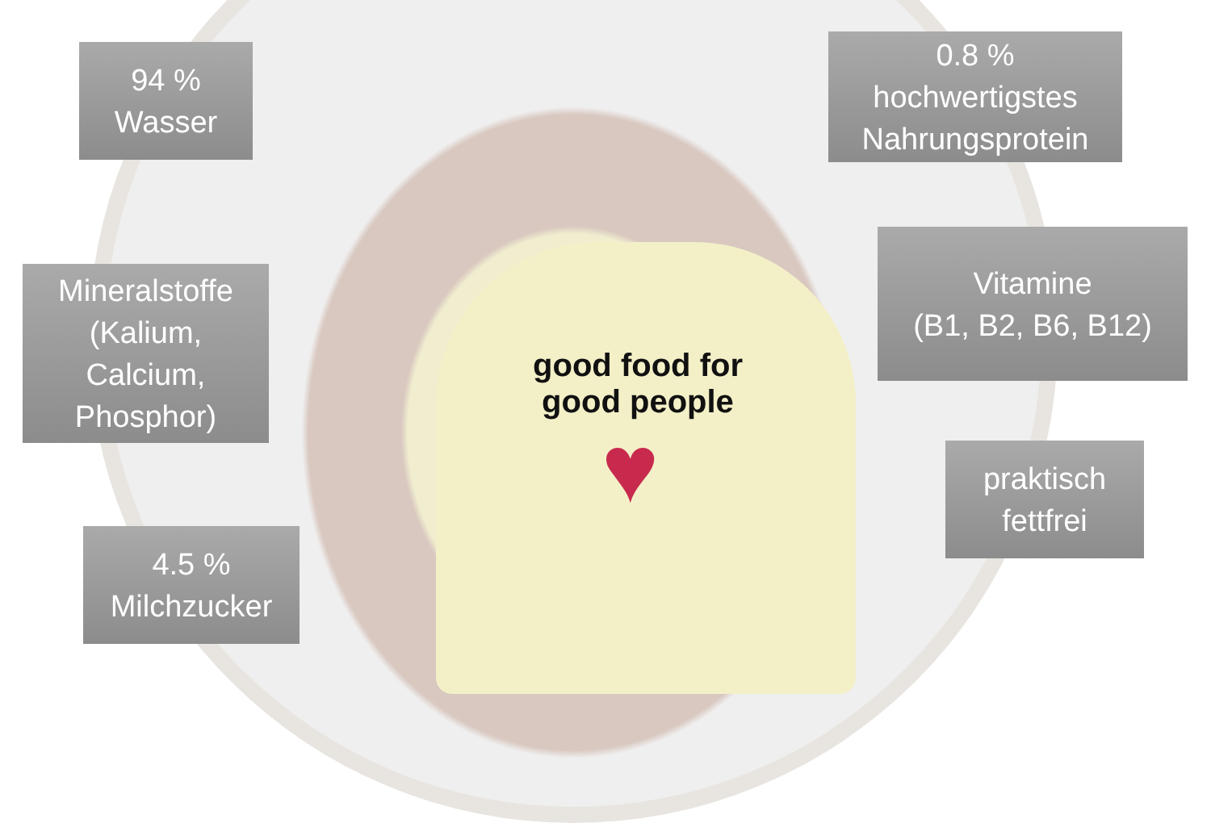good food for good people
♥
94 %
Wasser
0.8 %
hochwertigstes
Nahrungsprotein
Mineralstoffe
(Kalium,
Calcium,
Phosphor)
Vitamine
(B1, B2, B6, B12)
praktisch
fettfrei
4.5 %
Milchzucker